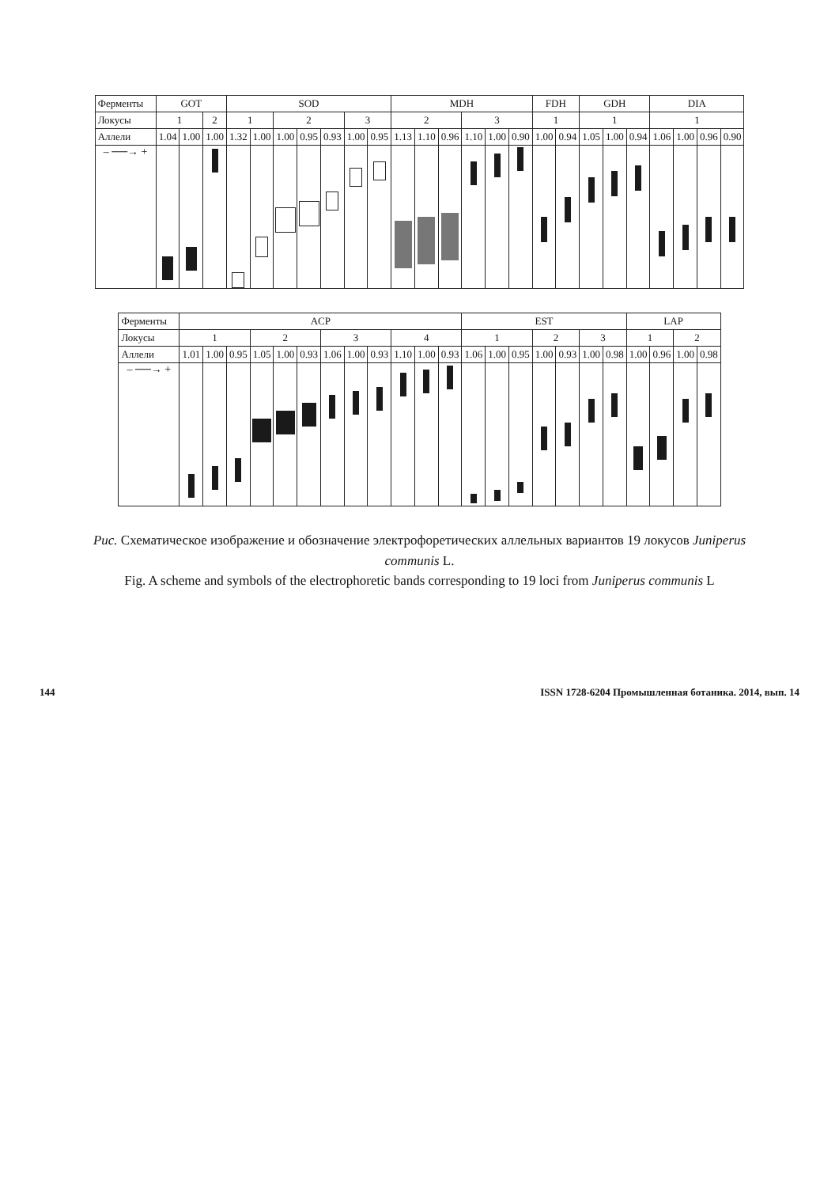| Ферменты | GOT | | | SOD | | | | | | | MDH | | | | | | FDH | | GDH | | | DIA | | | |
| --- | --- | --- | --- | --- | --- | --- | --- | --- | --- | --- | --- | --- | --- | --- | --- | --- | --- | --- | --- | --- | --- | --- | --- | --- | --- |
| Локусы | 1 | | 2 | 1 | | 2 | | | 3 | | 2 | | | 3 | | | 1 | | 1 | | | 1 | | | |
| Аллели | 1.04 | 1.00 | 1.00 | 1.32 | 1.00 | 1.00 | 0.95 | 0.93 | 1.00 | 0.95 | 1.13 | 1.10 | 0.96 | 1.10 | 1.00 | 0.90 | 1.00 | 0.94 | 1.05 | 1.00 | 0.94 | 1.06 | 1.00 | 0.96 | 0.90 |
| – ──→ + | | | | | | | | | | | | | | | | | | | | | | | | | |
| Ферменты | ACP | | | | | | | | | | | | EST | | | | | | | LAP | | | |
| --- | --- | --- | --- | --- | --- | --- | --- | --- | --- | --- | --- | --- | --- | --- | --- | --- | --- | --- | --- | --- | --- | --- | --- |
| Локусы | 1 | | | 2 | | | 3 | | | 4 | | | 1 | | | 2 | | 3 | | 1 | | 2 | |
| Аллели | 1.01 | 1.00 | 0.95 | 1.05 | 1.00 | 0.93 | 1.06 | 1.00 | 0.93 | 1.10 | 1.00 | 0.93 | 1.06 | 1.00 | 0.95 | 1.00 | 0.93 | 1.00 | 0.98 | 1.00 | 0.96 | 1.00 | 0.98 |
| – ──→ + | | | | | | | | | | | | | | | | | | | | | | | |
Рис. Схематическое изображение и обозначение электрофоретических аллельных вариантов 19 локусов Juniperus communis L.
Fig. A scheme and symbols of the electrophoretic bands corresponding to 19 loci from Juniperus communis L
144 ISSN 1728-6204 Промышленная ботаника. 2014, вып. 14